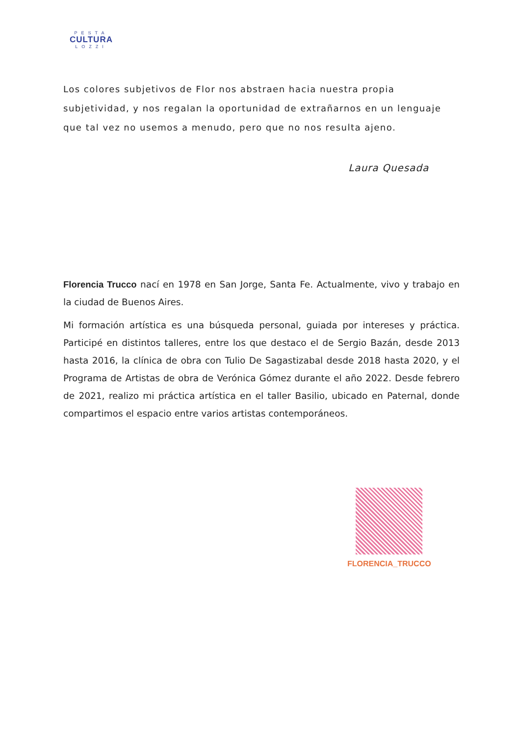PESTA
CULTURA
LOZZI
Los colores subjetivos de Flor nos abstraen hacia nuestra propia subjetividad, y nos regalan la oportunidad de extrañarnos en un lenguaje que tal vez no usemos a menudo, pero que no nos resulta ajeno.
Laura Quesada
Florencia Trucco nací en 1978 en San Jorge, Santa Fe. Actualmente, vivo y trabajo en la ciudad de Buenos Aires.
Mi formación artística es una búsqueda personal, guiada por intereses y práctica. Participé en distintos talleres, entre los que destaco el de Sergio Bazán, desde 2013 hasta 2016, la clínica de obra con Tulio De Sagastizabal desde 2018 hasta 2020, y el Programa de Artistas de obra de Verónica Gómez durante el año 2022. Desde febrero de 2021, realizo mi práctica artística en el taller Basilio, ubicado en Paternal, donde compartimos el espacio entre varios artistas contemporáneos.
FLORENCIA_TRUCCO